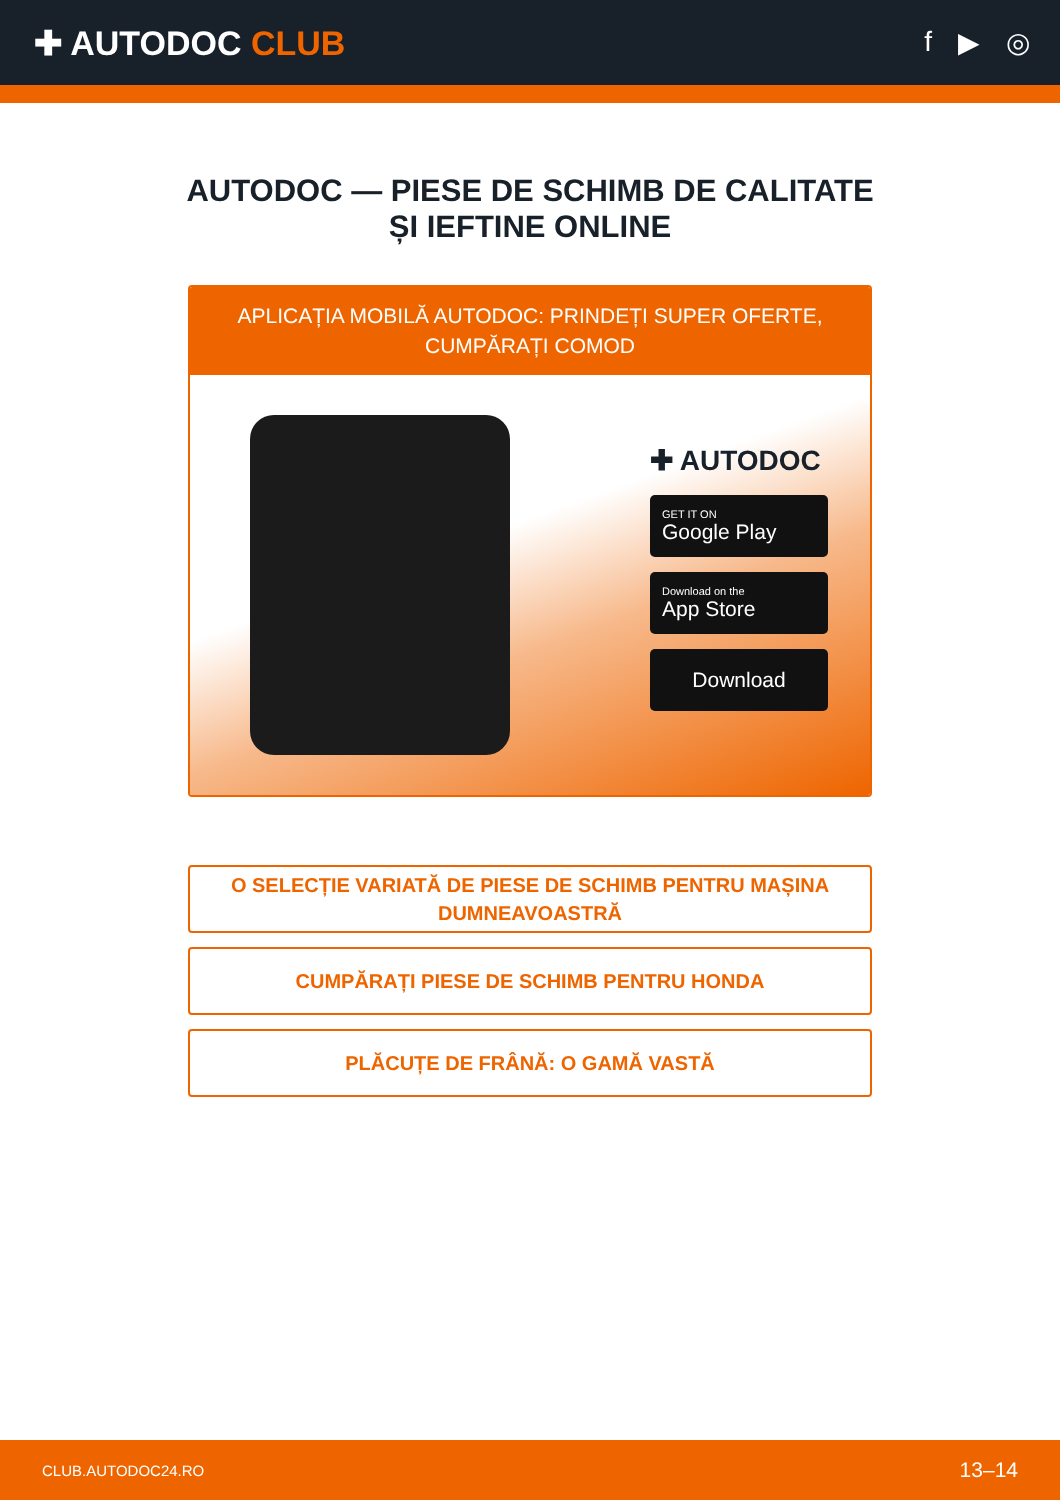✚ AUTODOC CLUB
f ▶ ◎
AUTODOC — PIESE DE SCHIMB DE CALITATE ȘI IEFTINE ONLINE
APLICAȚIA MOBILĂ AUTODOC: PRINDEȚI SUPER OFERTE, CUMPĂRAȚI COMOD
✚ AUTODOC
GET IT ON
Google Play
Download on the
App Store
Download
O SELECȚIE VARIATĂ DE PIESE DE SCHIMB PENTRU MAȘINA DUMNEAVOASTRĂ
CUMPĂRAȚI PIESE DE SCHIMB PENTRU HONDA
PLĂCUȚE DE FRÂNĂ: O GAMĂ VASTĂ
CLUB.AUTODOC24.RO 13–14